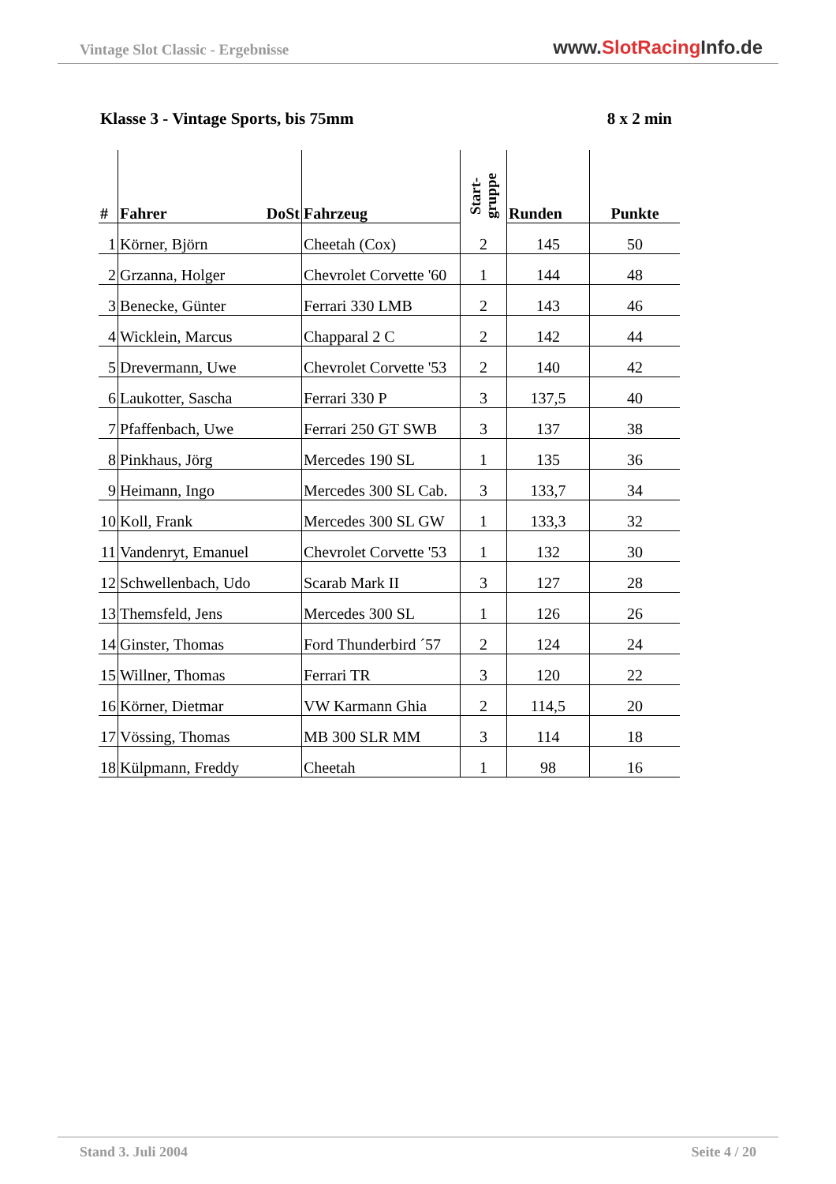Vintage Slot Classic - Ergebnisse
www.SlotRacing Info.de
Klasse 3 - Vintage Sports, bis 75mm 8 x 2 min
| # | Fahrer DoSt | Fahrzeug | Start- gruppe | Runden | Punkte |
| --- | --- | --- | --- | --- | --- |
| 1 | Körner, Björn | Cheetah (Cox) | 2 | 145 | 50 |
| 2 | Grzanna, Holger | Chevrolet Corvette '60 | 1 | 144 | 48 |
| 3 | Benecke, Günter | Ferrari 330 LMB | 2 | 143 | 46 |
| 4 | Wicklein, Marcus | Chapparal 2 C | 2 | 142 | 44 |
| 5 | Drevermann, Uwe | Chevrolet Corvette '53 | 2 | 140 | 42 |
| 6 | Laukotter, Sascha | Ferrari 330 P | 3 | 137,5 | 40 |
| 7 | Pfaffenbach, Uwe | Ferrari 250 GT SWB | 3 | 137 | 38 |
| 8 | Pinkhaus, Jörg | Mercedes 190 SL | 1 | 135 | 36 |
| 9 | Heimann, Ingo | Mercedes 300 SL Cab. | 3 | 133,7 | 34 |
| 10 | Koll, Frank | Mercedes 300 SL GW | 1 | 133,3 | 32 |
| 11 | Vandenryt, Emanuel | Chevrolet Corvette '53 | 1 | 132 | 30 |
| 12 | Schwellenbach, Udo | Scarab Mark II | 3 | 127 | 28 |
| 13 | Themsfeld, Jens | Mercedes 300 SL | 1 | 126 | 26 |
| 14 | Ginster, Thomas | Ford Thunderbird ´57 | 2 | 124 | 24 |
| 15 | Willner, Thomas | Ferrari TR | 3 | 120 | 22 |
| 16 | Körner, Dietmar | VW Karmann Ghia | 2 | 114,5 | 20 |
| 17 | Vössing, Thomas | MB 300 SLR MM | 3 | 114 | 18 |
| 18 | Külpmann, Freddy | Cheetah | 1 | 98 | 16 |
Stand 3. Juli 2004 Seite 4 / 20